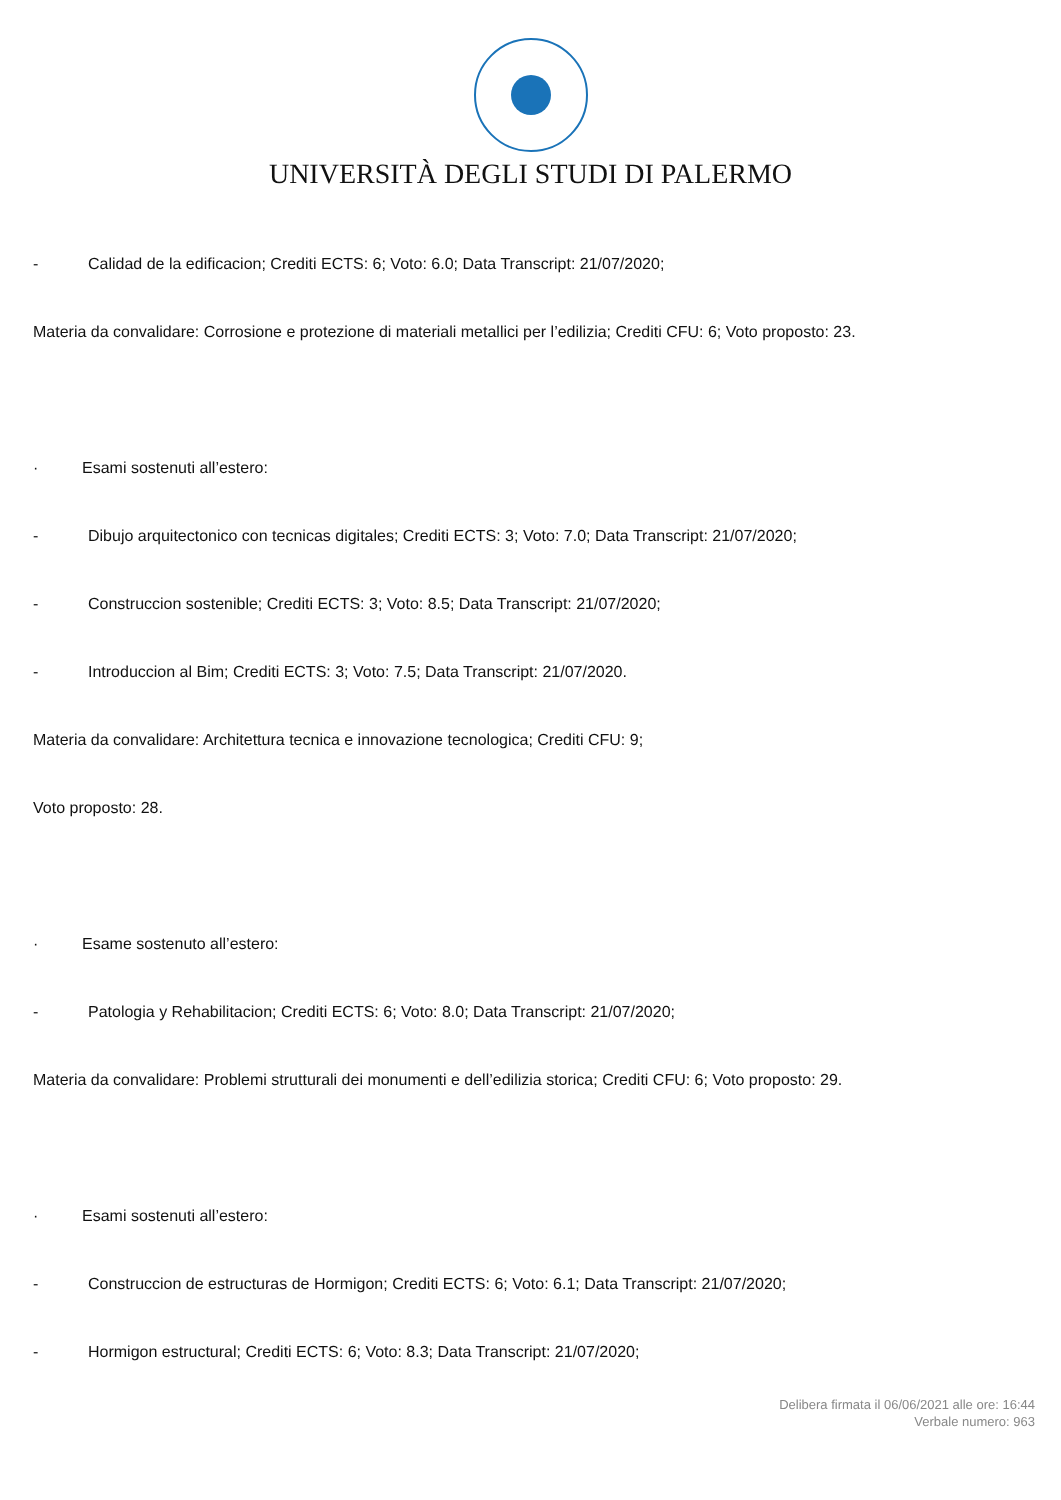UNIVERSITÀ DEGLI STUDI DI PALERMO
- Calidad de la edificacion; Crediti ECTS: 6; Voto: 6.0; Data Transcript: 21/07/2020;
Materia da convalidare: Corrosione e protezione di materiali metallici per l’edilizia; Crediti CFU: 6; Voto proposto: 23.
· Esami sostenuti all’estero:
- Dibujo arquitectonico con tecnicas digitales; Crediti ECTS: 3; Voto: 7.0; Data Transcript: 21/07/2020;
- Construccion sostenible; Crediti ECTS: 3; Voto: 8.5; Data Transcript: 21/07/2020;
- Introduccion al Bim; Crediti ECTS: 3; Voto: 7.5; Data Transcript: 21/07/2020.
Materia da convalidare: Architettura tecnica e innovazione tecnologica; Crediti CFU: 9;
Voto proposto: 28.
· Esame sostenuto all’estero:
- Patologia y Rehabilitacion; Crediti ECTS: 6; Voto: 8.0; Data Transcript: 21/07/2020;
Materia da convalidare: Problemi strutturali dei monumenti e dell’edilizia storica; Crediti CFU: 6; Voto proposto: 29.
· Esami sostenuti all’estero:
- Construccion de estructuras de Hormigon; Crediti ECTS: 6; Voto: 6.1; Data Transcript: 21/07/2020;
- Hormigon estructural; Crediti ECTS: 6; Voto: 8.3; Data Transcript: 21/07/2020;
Delibera firmata il 06/06/2021 alle ore: 16:44
Verbale numero: 963